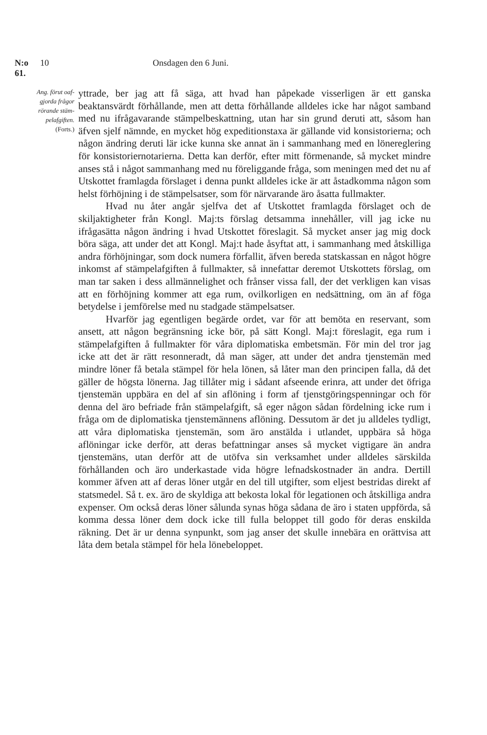N:o 61. 10 Onsdagen den 6 Juni.
Ang. förut oaf-
gjorda frågor
rörande stäm-
pelafgiften.
(Forts.)
yttrade, ber jag att få säga, att hvad han påpekade visserligen är ett ganska beaktansvärdt förhållande, men att detta förhållande alldeles icke har något samband med nu ifrågavarande stämpelbeskattning, utan har sin grund deruti att, såsom han äfven sjelf nämnde, en mycket hög expeditionstaxa är gällande vid konsistorierna; och någon ändring deruti lär icke kunna ske annat än i sammanhang med en lönereglering för konsistoriernotarierna. Detta kan derför, efter mitt förmenande, så mycket mindre anses stå i något sammanhang med nu föreliggande fråga, som meningen med det nu af Utskottet framlagda förslaget i denna punkt alldeles icke är att åstadkomma någon som helst förhöjning i de stämpelsatser, som för närvarande äro åsatta fullmakter.
Hvad nu åter angår sjelfva det af Utskottet framlagda förslaget och de skiljaktigheter från Kongl. Maj:ts förslag detsamma innehåller, vill jag icke nu ifrågasätta någon ändring i hvad Utskottet föreslagit. Så mycket anser jag mig dock böra säga, att under det att Kongl. Maj:t hade åsyftat att, i sammanhang med åtskilliga andra förhöjningar, som dock numera förfallit, äfven bereda statskassan en något högre inkomst af stämpelafgiften å fullmakter, så innefattar deremot Utskottets förslag, om man tar saken i dess allmännelighet och frånser vissa fall, der det verkligen kan visas att en förhöjning kommer att ega rum, ovilkorligen en nedsättning, om än af föga betydelse i jemförelse med nu stadgade stämpelsatser.
Hvarför jag egentligen begärde ordet, var för att bemöta en reservant, som ansett, att någon begränsning icke bör, på sätt Kongl. Maj:t föreslagit, ega rum i stämpelafgiften å fullmakter för våra diplomatiska embetsmän. För min del tror jag icke att det är rätt resonneradt, då man säger, att under det andra tjenstemän med mindre löner få betala stämpel för hela lönen, så låter man den principen falla, då det gäller de högsta lönerna. Jag tillåter mig i sådant afseende erinra, att under det öfriga tjenstemän uppbära en del af sin aflöning i form af tjenstgöringspenningar och för denna del äro befriade från stämpelafgift, så eger någon sådan fördelning icke rum i fråga om de diplomatiska tjenstemännens aflöning. Dessutom är det ju alldeles tydligt, att våra diplomatiska tjenstemän, som äro anstälda i utlandet, uppbära så höga aflöningar icke derför, att deras befattningar anses så mycket vigtigare än andra tjenstemäns, utan derför att de utöfva sin verksamhet under alldeles särskilda förhållanden och äro underkastade vida högre lefnadskostnader än andra. Dertill kommer äfven att af deras löner utgår en del till utgifter, som eljest bestridas direkt af statsmedel. Så t. ex. äro de skyldiga att bekosta lokal för legationen och åtskilliga andra expenser. Om också deras löner sålunda synas höga sådana de äro i staten uppförda, så komma dessa löner dem dock icke till fulla beloppet till godo för deras enskilda räkning. Det är ur denna synpunkt, som jag anser det skulle innebära en orättvisa att låta dem betala stämpel för hela lönebeloppet.